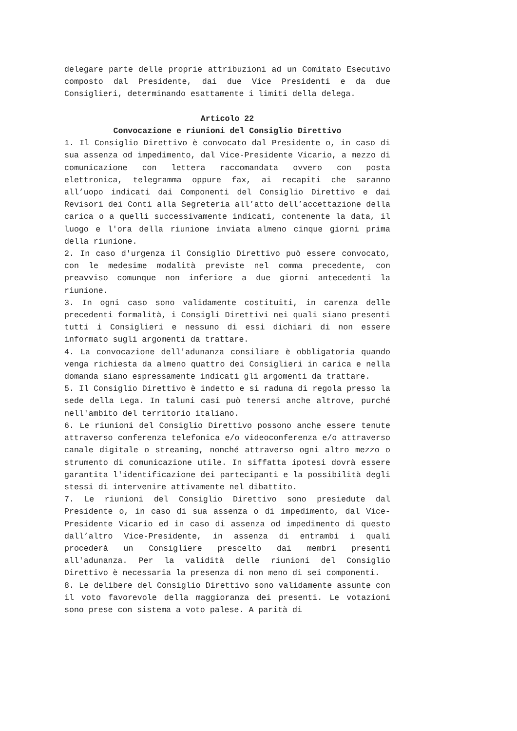delegare parte delle proprie attribuzioni ad un Comitato Esecutivo composto dal Presidente, dai due Vice Presidenti e da due Consiglieri, determinando esattamente i limiti della delega.
Articolo 22
Convocazione e riunioni del Consiglio Direttivo
1. Il Consiglio Direttivo è convocato dal Presidente o, in caso di sua assenza od impedimento, dal Vice-Presidente Vicario, a mezzo di comunicazione con lettera raccomandata ovvero con posta elettronica, telegramma oppure fax, ai recapiti che saranno all’uopo indicati dai Componenti del Consiglio Direttivo e dai Revisori dei Conti alla Segreteria all’atto dell’accettazione della carica o a quelli successivamente indicati, contenente la data, il luogo e l'ora della riunione inviata almeno cinque giorni prima della riunione.
2. In caso d'urgenza il Consiglio Direttivo può essere convocato, con le medesime modalità previste nel comma precedente, con preavviso comunque non inferiore a due giorni antecedenti la riunione.
3. In ogni caso sono validamente costituiti, in carenza delle precedenti formalità, i Consigli Direttivi nei quali siano presenti tutti i Consiglieri e nessuno di essi dichiari di non essere informato sugli argomenti da trattare.
4. La convocazione dell'adunanza consiliare è obbligatoria quando venga richiesta da almeno quattro dei Consiglieri in carica e nella domanda siano espressamente indicati gli argomenti da trattare.
5. Il Consiglio Direttivo è indetto e si raduna di regola presso la sede della Lega. In taluni casi può tenersi anche altrove, purché nell'ambito del territorio italiano.
6. Le riunioni del Consiglio Direttivo possono anche essere tenute attraverso conferenza telefonica e/o videoconferenza e/o attraverso canale digitale o streaming, nonché attraverso ogni altro mezzo o strumento di comunicazione utile. In siffatta ipotesi dovrà essere garantita l'identificazione dei partecipanti e la possibilità degli stessi di intervenire attivamente nel dibattito.
7. Le riunioni del Consiglio Direttivo sono presiedute dal Presidente o, in caso di sua assenza o di impedimento, dal Vice-Presidente Vicario ed in caso di assenza od impedimento di questo dall’altro Vice-Presidente, in assenza di entrambi i quali procederà un Consigliere prescelto dai membri presenti all'adunanza. Per la validità delle riunioni del Consiglio Direttivo è necessaria la presenza di non meno di sei componenti.
8. Le delibere del Consiglio Direttivo sono validamente assunte con il voto favorevole della maggioranza dei presenti. Le votazioni sono prese con sistema a voto palese. A parità di